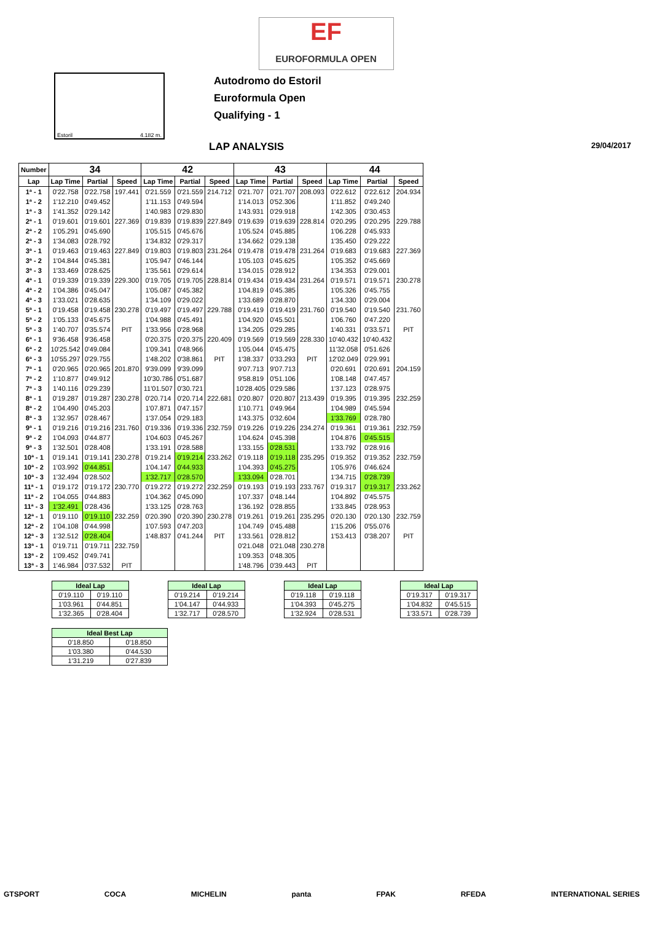EF
EUROFORMULA OPEN
Estoril 4.182 m.
Autodromo do Estoril
Euroformula Open
Qualifying - 1
LAP ANALYSIS 29/04/2017
| Number | 34 | | | 42 | | | 43 | | | 44 | | |
| --- | --- | --- | --- | --- | --- | --- | --- | --- | --- | --- | --- | --- |
| Lap | Lap Time | Partial | Speed | Lap Time | Partial | Speed | Lap Time | Partial | Speed | Lap Time | Partial | Speed |
| 1ª - 1 | 0'22.758 | 0'22.758 | 197.441 | 0'21.559 | 0'21.559 | 214.712 | 0'21.707 | 0'21.707 | 208.093 | 0'22.612 | 0'22.612 | 204.934 |
| 1ª - 2 | 1'12.210 | 0'49.452 | | 1'11.153 | 0'49.594 | | 1'14.013 | 0'52.306 | | 1'11.852 | 0'49.240 | |
| 1ª - 3 | 1'41.352 | 0'29.142 | | 1'40.983 | 0'29.830 | | 1'43.931 | 0'29.918 | | 1'42.305 | 0'30.453 | |
| 2ª - 1 | 0'19.601 | 0'19.601 | 227.369 | 0'19.839 | 0'19.839 | 227.849 | 0'19.639 | 0'19.639 | 228.814 | 0'20.295 | 0'20.295 | 229.788 |
| 2ª - 2 | 1'05.291 | 0'45.690 | | 1'05.515 | 0'45.676 | | 1'05.524 | 0'45.885 | | 1'06.228 | 0'45.933 | |
| 2ª - 3 | 1'34.083 | 0'28.792 | | 1'34.832 | 0'29.317 | | 1'34.662 | 0'29.138 | | 1'35.450 | 0'29.222 | |
| 3ª - 1 | 0'19.463 | 0'19.463 | 227.849 | 0'19.803 | 0'19.803 | 231.264 | 0'19.478 | 0'19.478 | 231.264 | 0'19.683 | 0'19.683 | 227.369 |
| 3ª - 2 | 1'04.844 | 0'45.381 | | 1'05.947 | 0'46.144 | | 1'05.103 | 0'45.625 | | 1'05.352 | 0'45.669 | |
| 3ª - 3 | 1'33.469 | 0'28.625 | | 1'35.561 | 0'29.614 | | 1'34.015 | 0'28.912 | | 1'34.353 | 0'29.001 | |
| 4ª - 1 | 0'19.339 | 0'19.339 | 229.300 | 0'19.705 | 0'19.705 | 228.814 | 0'19.434 | 0'19.434 | 231.264 | 0'19.571 | 0'19.571 | 230.278 |
| 4ª - 2 | 1'04.386 | 0'45.047 | | 1'05.087 | 0'45.382 | | 1'04.819 | 0'45.385 | | 1'05.326 | 0'45.755 | |
| 4ª - 3 | 1'33.021 | 0'28.635 | | 1'34.109 | 0'29.022 | | 1'33.689 | 0'28.870 | | 1'34.330 | 0'29.004 | |
| 5ª - 1 | 0'19.458 | 0'19.458 | 230.278 | 0'19.497 | 0'19.497 | 229.788 | 0'19.419 | 0'19.419 | 231.760 | 0'19.540 | 0'19.540 | 231.760 |
| 5ª - 2 | 1'05.133 | 0'45.675 | | 1'04.988 | 0'45.491 | | 1'04.920 | 0'45.501 | | 1'06.760 | 0'47.220 | |
| 5ª - 3 | 1'40.707 | 0'35.574 | PIT | 1'33.956 | 0'28.968 | | 1'34.205 | 0'29.285 | | 1'40.331 | 0'33.571 | PIT |
| 6ª - 1 | 9'36.458 | 9'36.458 | | 0'20.375 | 0'20.375 | 220.409 | 0'19.569 | 0'19.569 | 228.330 | 10'40.432 | 10'40.432 | |
| 6ª - 2 | 10'25.542 | 0'49.084 | | 1'09.341 | 0'48.966 | | 1'05.044 | 0'45.475 | | 11'32.058 | 0'51.626 | |
| 6ª - 3 | 10'55.297 | 0'29.755 | | 1'48.202 | 0'38.861 | PIT | 1'38.337 | 0'33.293 | PIT | 12'02.049 | 0'29.991 | |
| 7ª - 1 | 0'20.965 | 0'20.965 | 201.870 | 9'39.099 | 9'39.099 | | 9'07.713 | 9'07.713 | | 0'20.691 | 0'20.691 | 204.159 |
| 7ª - 2 | 1'10.877 | 0'49.912 | | 10'30.786 | 0'51.687 | | 9'58.819 | 0'51.106 | | 1'08.148 | 0'47.457 | |
| 7ª - 3 | 1'40.116 | 0'29.239 | | 11'01.507 | 0'30.721 | | 10'28.405 | 0'29.586 | | 1'37.123 | 0'28.975 | |
| 8ª - 1 | 0'19.287 | 0'19.287 | 230.278 | 0'20.714 | 0'20.714 | 222.681 | 0'20.807 | 0'20.807 | 213.439 | 0'19.395 | 0'19.395 | 232.259 |
| 8ª - 2 | 1'04.490 | 0'45.203 | | 1'07.871 | 0'47.157 | | 1'10.771 | 0'49.964 | | 1'04.989 | 0'45.594 | |
| 8ª - 3 | 1'32.957 | 0'28.467 | | 1'37.054 | 0'29.183 | | 1'43.375 | 0'32.604 | | 1'33.769 | 0'28.780 | |
| 9ª - 1 | 0'19.216 | 0'19.216 | 231.760 | 0'19.336 | 0'19.336 | 232.759 | 0'19.226 | 0'19.226 | 234.274 | 0'19.361 | 0'19.361 | 232.759 |
| 9ª - 2 | 1'04.093 | 0'44.877 | | 1'04.603 | 0'45.267 | | 1'04.624 | 0'45.398 | | 1'04.876 | 0'45.515 | |
| 9ª - 3 | 1'32.501 | 0'28.408 | | 1'33.191 | 0'28.588 | | 1'33.155 | 0'28.531 | | 1'33.792 | 0'28.916 | |
| 10ª - 1 | 0'19.141 | 0'19.141 | 230.278 | 0'19.214 | 0'19.214 | 233.262 | 0'19.118 | 0'19.118 | 235.295 | 0'19.352 | 0'19.352 | 232.759 |
| 10ª - 2 | 1'03.992 | 0'44.851 | | 1'04.147 | 0'44.933 | | 1'04.393 | 0'45.275 | | 1'05.976 | 0'46.624 | |
| 10ª - 3 | 1'32.494 | 0'28.502 | | 1'32.717 | 0'28.570 | | 1'33.094 | 0'28.701 | | 1'34.715 | 0'28.739 | |
| 11ª - 1 | 0'19.172 | 0'19.172 | 230.770 | 0'19.272 | 0'19.272 | 232.259 | 0'19.193 | 0'19.193 | 233.767 | 0'19.317 | 0'19.317 | 233.262 |
| 11ª - 2 | 1'04.055 | 0'44.883 | | 1'04.362 | 0'45.090 | | 1'07.337 | 0'48.144 | | 1'04.892 | 0'45.575 | |
| 11ª - 3 | 1'32.491 | 0'28.436 | | 1'33.125 | 0'28.763 | | 1'36.192 | 0'28.855 | | 1'33.845 | 0'28.953 | |
| 12ª - 1 | 0'19.110 | 0'19.110 | 232.259 | 0'20.390 | 0'20.390 | 230.278 | 0'19.261 | 0'19.261 | 235.295 | 0'20.130 | 0'20.130 | 232.759 |
| 12ª - 2 | 1'04.108 | 0'44.998 | | 1'07.593 | 0'47.203 | | 1'04.749 | 0'45.488 | | 1'15.206 | 0'55.076 | |
| 12ª - 3 | 1'32.512 | 0'28.404 | | 1'48.837 | 0'41.244 | PIT | 1'33.561 | 0'28.812 | | 1'53.413 | 0'38.207 | PIT |
| 13ª - 1 | 0'19.711 | 0'19.711 | 232.759 | | | | 0'21.048 | 0'21.048 | 230.278 | | | |
| 13ª - 2 | 1'09.452 | 0'49.741 | | | | | 1'09.353 | 0'48.305 | | | | |
| 13ª - 3 | 1'46.984 | 0'37.532 | PIT | | | | 1'48.796 | 0'39.443 | PIT | | | |
| Ideal Lap | |
| --- | --- |
| 0'19.110 | 0'19.110 |
| 1'03.961 | 0'44.851 |
| 1'32.365 | 0'28.404 |
| Ideal Lap | |
| --- | --- |
| 0'19.214 | 0'19.214 |
| 1'04.147 | 0'44.933 |
| 1'32.717 | 0'28.570 |
| Ideal Lap | |
| --- | --- |
| 0'19.118 | 0'19.118 |
| 1'04.393 | 0'45.275 |
| 1'32.924 | 0'28.531 |
| Ideal Lap | |
| --- | --- |
| 0'19.317 | 0'19.317 |
| 1'04.832 | 0'45.515 |
| 1'33.571 | 0'28.739 |
| Ideal Best Lap | |
| --- | --- |
| 0'18.850 | 0'18.850 |
| 1'03.380 | 0'44.530 |
| 1'31.219 | 0'27.839 |
GTSPORT COCA MICHELIN panta FPAK RFEDA INTERNATIONAL SERIES